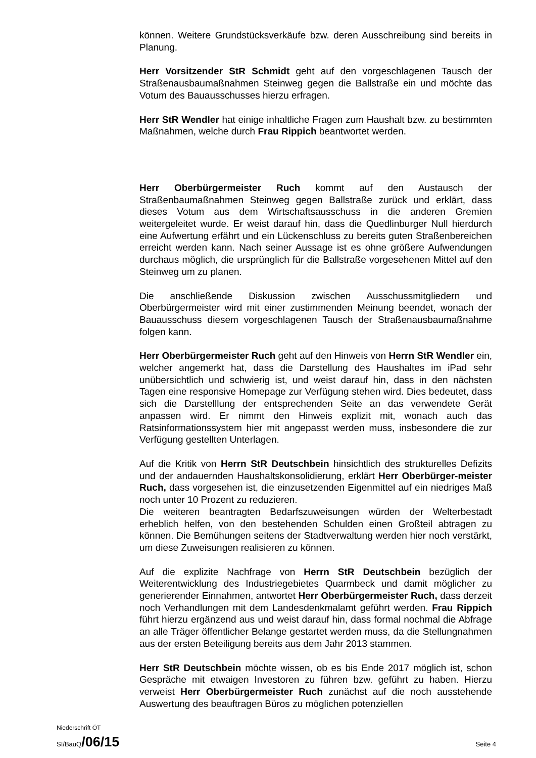können. Weitere Grundstücksverkäufe bzw. deren Ausschreibung sind bereits in Planung.
Herr Vorsitzender StR Schmidt geht auf den vorgeschlagenen Tausch der Straßenausbaumaßnahmen Steinweg gegen die Ballstraße ein und möchte das Votum des Bauausschusses hierzu erfragen.
Herr StR Wendler hat einige inhaltliche Fragen zum Haushalt bzw. zu bestimmten Maßnahmen, welche durch Frau Rippich beantwortet werden.
Herr Oberbürgermeister Ruch kommt auf den Austausch der Straßenbaumaßnahmen Steinweg gegen Ballstraße zurück und erklärt, dass dieses Votum aus dem Wirtschaftsausschuss in die anderen Gremien weitergeleitet wurde. Er weist darauf hin, dass die Quedlinburger Null hierdurch eine Aufwertung erfährt und ein Lückenschluss zu bereits guten Straßenbereichen erreicht werden kann. Nach seiner Aussage ist es ohne größere Aufwendungen durchaus möglich, die ursprünglich für die Ballstraße vorgesehenen Mittel auf den Steinweg um zu planen.
Die anschließende Diskussion zwischen Ausschussmitgliedern und Oberbürgermeister wird mit einer zustimmenden Meinung beendet, wonach der Bauausschuss diesem vorgeschlagenen Tausch der Straßenausbaumaßnahme folgen kann.
Herr Oberbürgermeister Ruch geht auf den Hinweis von Herrn StR Wendler ein, welcher angemerkt hat, dass die Darstellung des Haushaltes im iPad sehr unübersichtlich und schwierig ist, und weist darauf hin, dass in den nächsten Tagen eine responsive Homepage zur Verfügung stehen wird. Dies bedeutet, dass sich die Darstelllung der entsprechenden Seite an das verwendete Gerät anpassen wird. Er nimmt den Hinweis explizit mit, wonach auch das Ratsinformationssystem hier mit angepasst werden muss, insbesondere die zur Verfügung gestellten Unterlagen.
Auf die Kritik von Herrn StR Deutschbein hinsichtlich des strukturelles Defizits und der andauernden Haushaltskonsolidierung, erklärt Herr Oberbürger-meister Ruch, dass vorgesehen ist, die einzusetzenden Eigenmittel auf ein niedriges Maß noch unter 10 Prozent zu reduzieren.
Die weiteren beantragten Bedarfszuweisungen würden der Welterbestadt erheblich helfen, von den bestehenden Schulden einen Großteil abtragen zu können. Die Bemühungen seitens der Stadtverwaltung werden hier noch verstärkt, um diese Zuweisungen realisieren zu können.
Auf die explizite Nachfrage von Herrn StR Deutschbein bezüglich der Weiterentwicklung des Industriegebietes Quarmbeck und damit möglicher zu generierender Einnahmen, antwortet Herr Oberbürgermeister Ruch, dass derzeit noch Verhandlungen mit dem Landesdenkmalamt geführt werden. Frau Rippich führt hierzu ergänzend aus und weist darauf hin, dass formal nochmal die Abfrage an alle Träger öffentlicher Belange gestartet werden muss, da die Stellungnahmen aus der ersten Beteiligung bereits aus dem Jahr 2013 stammen.
Herr StR Deutschbein möchte wissen, ob es bis Ende 2017 möglich ist, schon Gespräche mit etwaigen Investoren zu führen bzw. geführt zu haben. Hierzu verweist Herr Oberbürgermeister Ruch zunächst auf die noch ausstehende Auswertung des beauftragen Büros zu möglichen potenziellen
Niederschrift ÖT
SI/BauQ/06/15 Seite 4